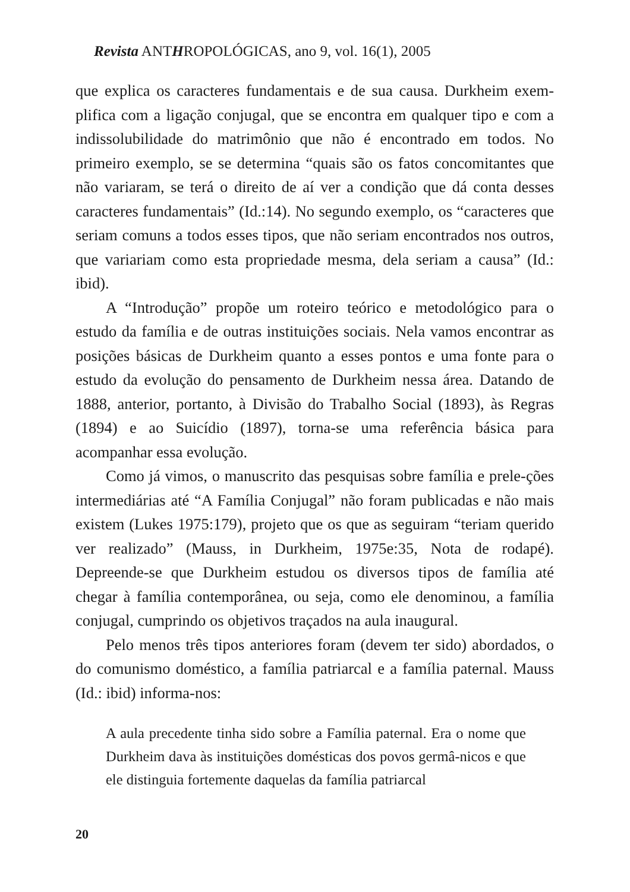Revista ANTHROPOLÓGICAS, ano 9, vol. 16(1), 2005
que explica os caracteres fundamentais e de sua causa. Durkheim exem-plifica com a ligação conjugal, que se encontra em qualquer tipo e com a indissolubilidade do matrimônio que não é encontrado em todos. No primeiro exemplo, se se determina “quais são os fatos concomitantes que não variaram, se terá o direito de aí ver a condição que dá conta desses caracteres fundamentais” (Id.:14). No segundo exemplo, os “caracteres que seriam comuns a todos esses tipos, que não seriam encontrados nos outros, que variariam como esta propriedade mesma, dela seriam a causa” (Id.: ibid).
A “Introdução” propõe um roteiro teórico e metodológico para o estudo da família e de outras instituições sociais. Nela vamos encontrar as posições básicas de Durkheim quanto a esses pontos e uma fonte para o estudo da evolução do pensamento de Durkheim nessa área. Datando de 1888, anterior, portanto, à Divisão do Trabalho Social (1893), às Regras (1894) e ao Suicídio (1897), torna-se uma referência básica para acompanhar essa evolução.
Como já vimos, o manuscrito das pesquisas sobre família e prele-ções intermediárias até “A Família Conjugal” não foram publicadas e não mais existem (Lukes 1975:179), projeto que os que as seguiram “teriam querido ver realizado” (Mauss, in Durkheim, 1975e:35, Nota de rodapé). Depreende-se que Durkheim estudou os diversos tipos de família até chegar à família contemporânea, ou seja, como ele denominou, a família conjugal, cumprindo os objetivos traçados na aula inaugural.
Pelo menos três tipos anteriores foram (devem ter sido) abordados, o do comunismo doméstico, a família patriarcal e a família paternal. Mauss (Id.: ibid) informa-nos:
A aula precedente tinha sido sobre a Família paternal. Era o nome que Durkheim dava às instituições domésticas dos povos germâ-nicos e que ele distinguia fortemente daquelas da família patriarcal
20